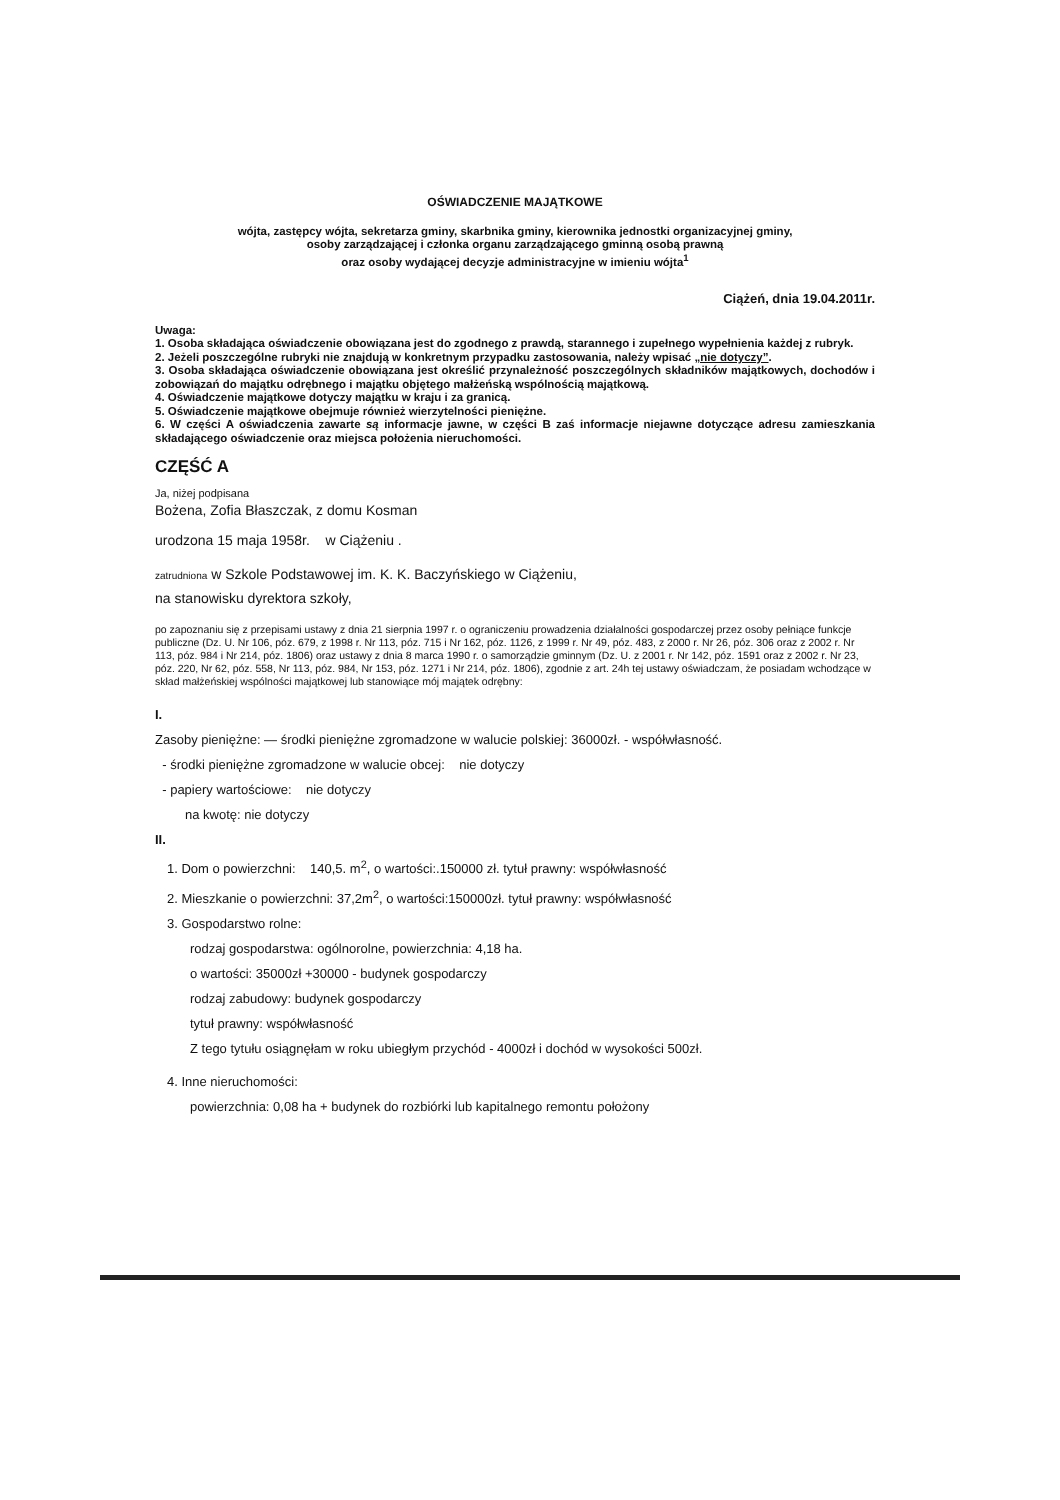OŚWIADCZENIE MAJĄTKOWE
wójta, zastępcy wójta, sekretarza gminy, skarbnika gminy, kierownika jednostki organizacyjnej gminy,
osoby zarządzającej i członka organu zarządzającego gminną osobą prawną
oraz osoby wydającej decyzje administracyjne w imieniu wójta<sup>1</sup>
Ciążeń, dnia 19.04.2011r.
Uwaga:
1. Osoba składająca oświadczenie obowiązana jest do zgodnego z prawdą, starannego i zupełnego wypełnienia każdej z rubryk.
2. Jeżeli poszczególne rubryki nie znajdują w konkretnym przypadku zastosowania, należy wpisać „nie dotyczy”.
3. Osoba składająca oświadczenie obowiązana jest określić przynależność poszczególnych składników majątkowych, dochodów i zobowiązań do majątku odrębnego i majątku objętego małżeńską wspólnością majątkową.
4. Oświadczenie majątkowe dotyczy majątku w kraju i za granicą.
5. Oświadczenie majątkowe obejmuje również wierzytelności pieniężne.
6. W części A oświadczenia zawarte są informacje jawne, w części B zaś informacje niejawne dotyczące adresu zamieszkania składającego oświadczenie oraz miejsca położenia nieruchomości.
CZĘŚĆ A
Ja, niżej podpisana
Bożena, Zofia Błaszczak, z domu Kosman
urodzona 15 maja 1958r. w Ciążeniu .
zatrudniona w Szkole Podstawowej im. K. K. Baczyńskiego w Ciążeniu,
na stanowisku dyrektora szkoły,
po zapoznaniu się z przepisami ustawy z dnia 21 sierpnia 1997 r. o ograniczeniu prowadzenia działalności gospodarczej przez osoby pełniące funkcje publiczne (Dz. U. Nr 106, póz. 679, z 1998 r. Nr 113, póz. 715 i Nr 162, póz. 1126, z 1999 r. Nr 49, póz. 483, z 2000 r. Nr 26, póz. 306 oraz z 2002 r. Nr 113, póz. 984 i Nr 214, póz. 1806) oraz ustawy z dnia 8 marca 1990 r. o samorządzie gminnym (Dz. U. z 2001 r. Nr 142, póz. 1591 oraz z 2002 r. Nr 23, póz. 220, Nr 62, póz. 558, Nr 113, póz. 984, Nr 153, póz. 1271 i Nr 214, póz. 1806), zgodnie z art. 24h tej ustawy oświadczam, że posiadam wchodzące w skład małżeńskiej wspólności majątkowej lub stanowiące mój majątek odrębny:
I.
Zasoby pieniężne: — środki pieniężne zgromadzone w walucie polskiej: 36000zł. - współwłasność.
- środki pieniężne zgromadzone w walucie obcej: nie dotyczy
- papiery wartościowe: nie dotyczy
na kwotę: nie dotyczy
II.
1. Dom o powierzchni: 140,5. m<sup>2</sup>, o wartości:.150000 zł. tytuł prawny: współwłasność
2. Mieszkanie o powierzchni: 37,2m<sup>2</sup>, o wartości:150000zł. tytuł prawny: współwłasność
3. Gospodarstwo rolne:
rodzaj gospodarstwa: ogólnorolne, powierzchnia: 4,18 ha.
o wartości: 35000zł +30000 - budynek gospodarczy
rodzaj zabudowy: budynek gospodarczy
tytuł prawny: współwłasność
Z tego tytułu osiągnęłam w roku ubiegłym przychód - 4000zł i dochód w wysokości 500zł.
4. Inne nieruchomości:
powierzchnia: 0,08 ha + budynek do rozbiórki lub kapitalnego remontu położony